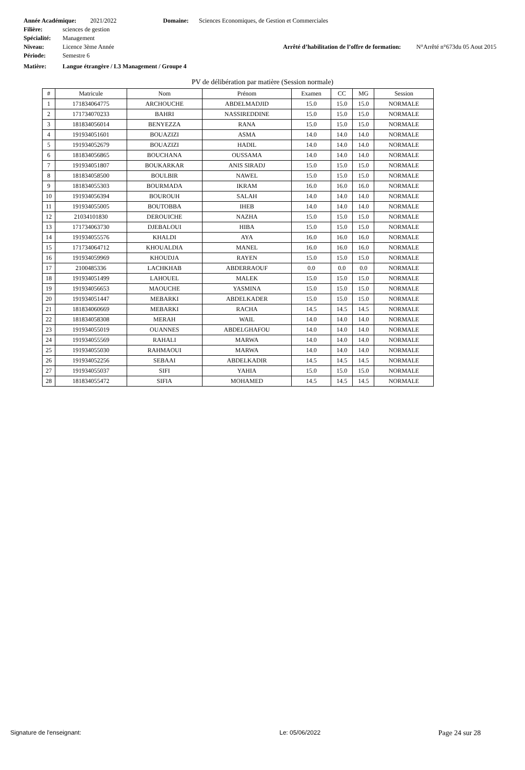Année Académique: 2021/2022 Domaine: Sciences Economiques, de Gestion et Commerciales
Filière: sciences de gestion
Spécialité: Management
Niveau: Licence 3ème Année Arrêté d’habilitation de l’offre de formation: N°Arrêté n°673du 05 Aout 2015
Période: Semestre 6
Matière: Langue étrangère / L3 Management / Groupe 4
PV de délibération par matière (Session normale)
| # | Matricule | Nom | Prénom | Examen | CC | MG | Session |
| --- | --- | --- | --- | --- | --- | --- | --- |
| 1 | 171834064775 | ARCHOUCHE | ABDELMADJID | 15.0 | 15.0 | 15.0 | NORMALE |
| 2 | 171734070233 | BAHRI | NASSIREDDINE | 15.0 | 15.0 | 15.0 | NORMALE |
| 3 | 181834056014 | BENYEZZA | RANA | 15.0 | 15.0 | 15.0 | NORMALE |
| 4 | 191934051601 | BOUAZIZI | ASMA | 14.0 | 14.0 | 14.0 | NORMALE |
| 5 | 191934052679 | BOUAZIZI | HADIL | 14.0 | 14.0 | 14.0 | NORMALE |
| 6 | 181834056865 | BOUCHANA | OUSSAMA | 14.0 | 14.0 | 14.0 | NORMALE |
| 7 | 191934051807 | BOUKARKAR | ANIS SIRADJ | 15.0 | 15.0 | 15.0 | NORMALE |
| 8 | 181834058500 | BOULBIR | NAWEL | 15.0 | 15.0 | 15.0 | NORMALE |
| 9 | 181834055303 | BOURMADA | IKRAM | 16.0 | 16.0 | 16.0 | NORMALE |
| 10 | 191934056394 | BOUROUH | SALAH | 14.0 | 14.0 | 14.0 | NORMALE |
| 11 | 191934055005 | BOUTOBBA | IHEB | 14.0 | 14.0 | 14.0 | NORMALE |
| 12 | 21034101830 | DEROUICHE | NAZHA | 15.0 | 15.0 | 15.0 | NORMALE |
| 13 | 171734063730 | DJEBALOUI | HIBA | 15.0 | 15.0 | 15.0 | NORMALE |
| 14 | 191934055576 | KHALDI | AYA | 16.0 | 16.0 | 16.0 | NORMALE |
| 15 | 171734064712 | KHOUALDIA | MANEL | 16.0 | 16.0 | 16.0 | NORMALE |
| 16 | 191934059969 | KHOUDJA | RAYEN | 15.0 | 15.0 | 15.0 | NORMALE |
| 17 | 2100485336 | LACHKHAB | ABDERRAOUF | 0.0 | 0.0 | 0.0 | NORMALE |
| 18 | 191934051499 | LAHOUEL | MALEK | 15.0 | 15.0 | 15.0 | NORMALE |
| 19 | 191934056653 | MAOUCHE | YASMINA | 15.0 | 15.0 | 15.0 | NORMALE |
| 20 | 191934051447 | MEBARKI | ABDELKADER | 15.0 | 15.0 | 15.0 | NORMALE |
| 21 | 181834060669 | MEBARKI | RACHA | 14.5 | 14.5 | 14.5 | NORMALE |
| 22 | 181834058308 | MERAH | WAIL | 14.0 | 14.0 | 14.0 | NORMALE |
| 23 | 191934055019 | OUANNES | ABDELGHAFOU | 14.0 | 14.0 | 14.0 | NORMALE |
| 24 | 191934055569 | RAHALI | MARWA | 14.0 | 14.0 | 14.0 | NORMALE |
| 25 | 191934055030 | RAHMAOUI | MARWA | 14.0 | 14.0 | 14.0 | NORMALE |
| 26 | 191934052256 | SEBAAI | ABDELKADIR | 14.5 | 14.5 | 14.5 | NORMALE |
| 27 | 191934055037 | SIFI | YAHIA | 15.0 | 15.0 | 15.0 | NORMALE |
| 28 | 181834055472 | SIFIA | MOHAMED | 14.5 | 14.5 | 14.5 | NORMALE |
Signature de l'enseignant: Le: 05/06/2022 Page 24 sur 28